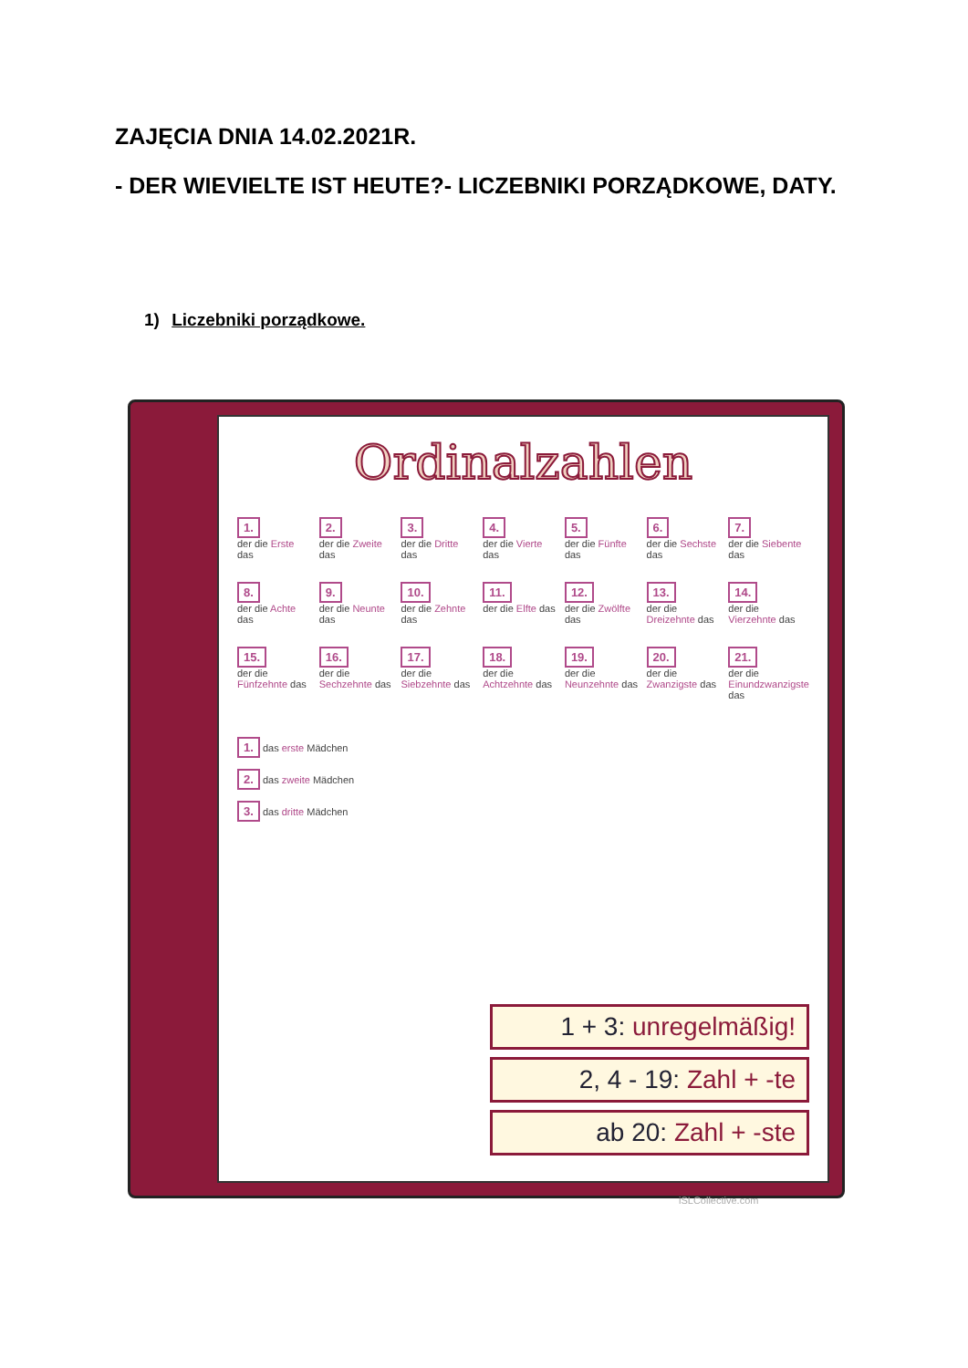ZAJĘCIA DNIA 14.02.2021R.
- DER WIEVIELTE IST HEUTE?- LICZEBNIKI PORZĄDKOWE, DATY.
1) Liczebniki porządkowe.
Ordinalzahlen
1.
der die Erste das
2.
der die Zweite das
3.
der die Dritte das
4.
der die Vierte das
5.
der die Fünfte das
6.
der die Sechste das
7.
der die Siebente das
8.
der die Achte das
9.
der die Neunte das
10.
der die Zehnte das
11.
der die Elfte das
12.
der die Zwölfte das
13.
der die Dreizehnte das
14.
der die Vierzehnte das
15.
der die Fünfzehnte das
16.
der die Sechzehnte das
17.
der die Siebzehnte das
18.
der die Achtzehnte das
19.
der die Neunzehnte das
20.
der die Zwanzigste das
21.
der die Einundzwanzigste das
1. das erste Mädchen
2. das zweite Mädchen
3. das dritte Mädchen
1 + 3: unregelmäßig!
2, 4 - 19: Zahl + -te
ab 20: Zahl + -ste
iSLCollective.com